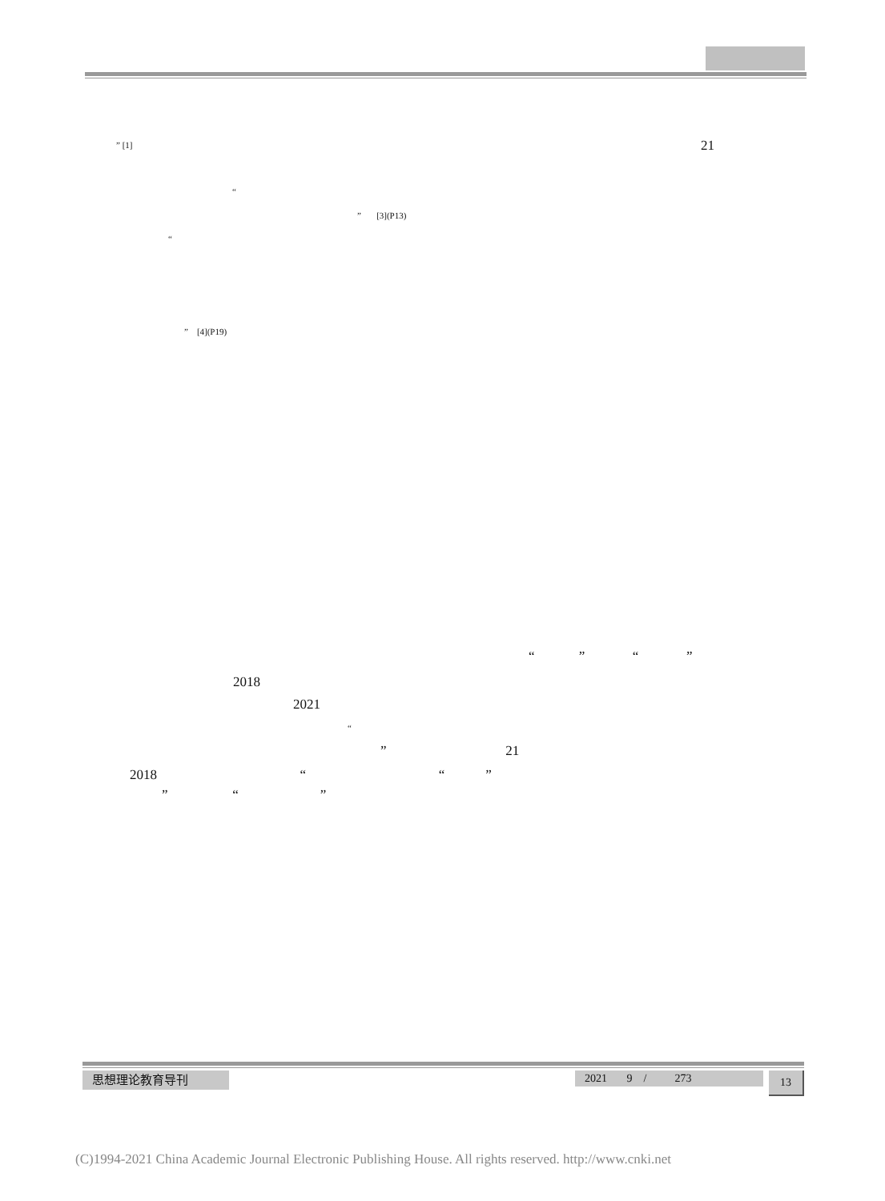” [1]
21
“
” [3](P13)
“
” [4](P19)
“ ” “ ”
2018
2021
“
” 21
2018 “ “ ”
” “ ”
思想理论教育导刊
2021 9 / 273
13
(C)1994-2021 China Academic Journal Electronic Publishing House. All rights reserved. http://www.cnki.net